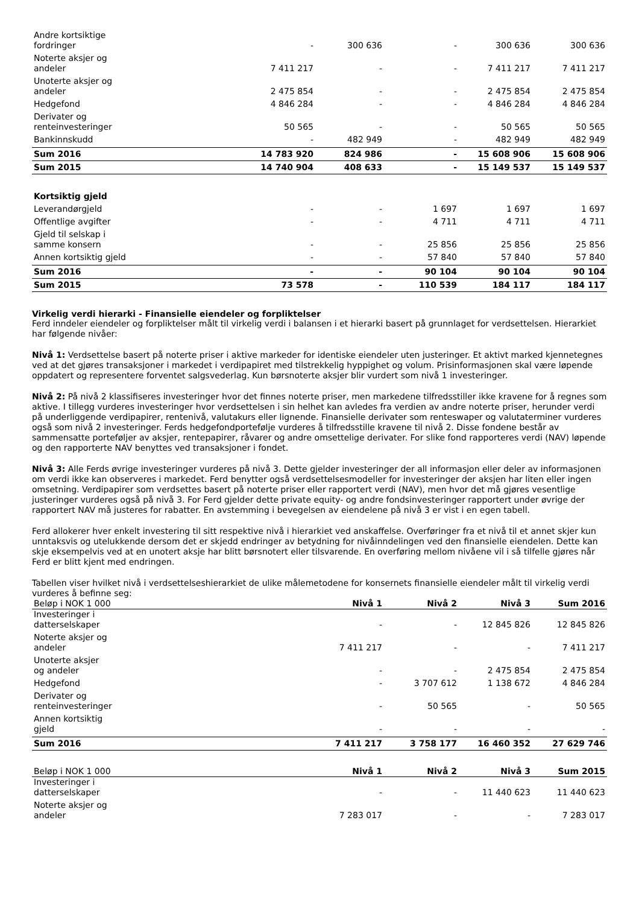| Andre kortsiktige fordringer | - | 300 636 | - | 300 636 | 300 636 |
| Noterte aksjer og andeler | 7 411 217 | - | - | 7 411 217 | 7 411 217 |
| Unoterte aksjer og andeler | 2 475 854 | - | - | 2 475 854 | 2 475 854 |
| Hedgefond | 4 846 284 | - | - | 4 846 284 | 4 846 284 |
| Derivater og renteinvesteringer | 50 565 | - | - | 50 565 | 50 565 |
| Bankinnskudd | - | 482 949 | - | 482 949 | 482 949 |
| Sum 2016 | 14 783 920 | 824 986 | - | 15 608 906 | 15 608 906 |
| Sum 2015 | 14 740 904 | 408 633 | - | 15 149 537 | 15 149 537 |
| Kortsiktig gjeld | | | | | |
| Leverandørgjeld | - | - | 1 697 | 1 697 | 1 697 |
| Offentlige avgifter | - | - | 4 711 | 4 711 | 4 711 |
| Gjeld til selskap i samme konsern | - | - | 25 856 | 25 856 | 25 856 |
| Annen kortsiktig gjeld | - | - | 57 840 | 57 840 | 57 840 |
| Sum 2016 | - | - | 90 104 | 90 104 | 90 104 |
| Sum 2015 | 73 578 | - | 110 539 | 184 117 | 184 117 |
Virkelig verdi hierarki - Finansielle eiendeler og forpliktelser
Ferd inndeler eiendeler og forpliktelser målt til virkelig verdi i balansen i et hierarki basert på grunnlaget for verdsettelsen. Hierarkiet har følgende nivåer:
Nivå 1: Verdsettelse basert på noterte priser i aktive markeder for identiske eiendeler uten justeringer. Et aktivt marked kjennetegnes ved at det gjøres transaksjoner i markedet i verdipapiret med tilstrekkelig hyppighet og volum. Prisinformasjonen skal være løpende oppdatert og representere forventet salgsvederlag. Kun børsnoterte aksjer blir vurdert som nivå 1 investeringer.
Nivå 2: På nivå 2 klassifiseres investeringer hvor det finnes noterte priser, men markedene tilfredsstiller ikke kravene for å regnes som aktive. I tillegg vurderes investeringer hvor verdsettelsen i sin helhet kan avledes fra verdien av andre noterte priser, herunder verdi på underliggende verdipapirer, rentenivå, valutakurs eller lignende. Finansielle derivater som renteswaper og valutaterminer vurderes også som nivå 2 investeringer. Ferds hedgefondportefølje vurderes å tilfredsstille kravene til nivå 2. Disse fondene består av sammensatte porteføljer av aksjer, rentepapirer, råvarer og andre omsettelige derivater. For slike fond rapporteres verdi (NAV) løpende og den rapporterte NAV benyttes ved transaksjoner i fondet.
Nivå 3: Alle Ferds øvrige investeringer vurderes på nivå 3. Dette gjelder investeringer der all informasjon eller deler av informasjonen om verdi ikke kan observeres i markedet. Ferd benytter også verdsettelsesmodeller for investeringer der aksjen har liten eller ingen omsetning. Verdipapirer som verdsettes basert på noterte priser eller rapportert verdi (NAV), men hvor det må gjøres vesentlige justeringer vurderes også på nivå 3. For Ferd gjelder dette private equity- og andre fondsinvesteringer rapportert under øvrige der rapportert NAV må justeres for rabatter. En avstemming i bevegelsen av eiendelene på nivå 3 er vist i en egen tabell.
Ferd allokerer hver enkelt investering til sitt respektive nivå i hierarkiet ved anskaffelse. Overføringer fra et nivå til et annet skjer kun unntaksvis og utelukkende dersom det er skjedd endringer av betydning for nivåinndelingen ved den finansielle eiendelen. Dette kan skje eksempelvis ved at en unotert aksje har blitt børsnotert eller tilsvarende. En overføring mellom nivåene vil i så tilfelle gjøres når Ferd er blitt kjent med endringen.
Tabellen viser hvilket nivå i verdsettelseshierarkiet de ulike målemetodene for konsernets finansielle eiendeler målt til virkelig verdi vurderes å befinne seg:
| Beløp i NOK 1 000 | Nivå 1 | Nivå 2 | Nivå 3 | Sum 2016 |
| Investeringer i datterselskaper | - | - | 12 845 826 | 12 845 826 |
| Noterte aksjer og andeler | 7 411 217 | - | - | 7 411 217 |
| Unoterte aksjer og andeler | - | - | 2 475 854 | 2 475 854 |
| Hedgefond | - | 3 707 612 | 1 138 672 | 4 846 284 |
| Derivater og renteinvesteringer | - | 50 565 | - | 50 565 |
| Annen kortsiktig gjeld | - | - | - | - |
| Sum 2016 | 7 411 217 | 3 758 177 | 16 460 352 | 27 629 746 |
| Beløp i NOK 1 000 | Nivå 1 | Nivå 2 | Nivå 3 | Sum 2015 |
| Investeringer i datterselskaper | - | - | 11 440 623 | 11 440 623 |
| Noterte aksjer og andeler | 7 283 017 | - | - | 7 283 017 |